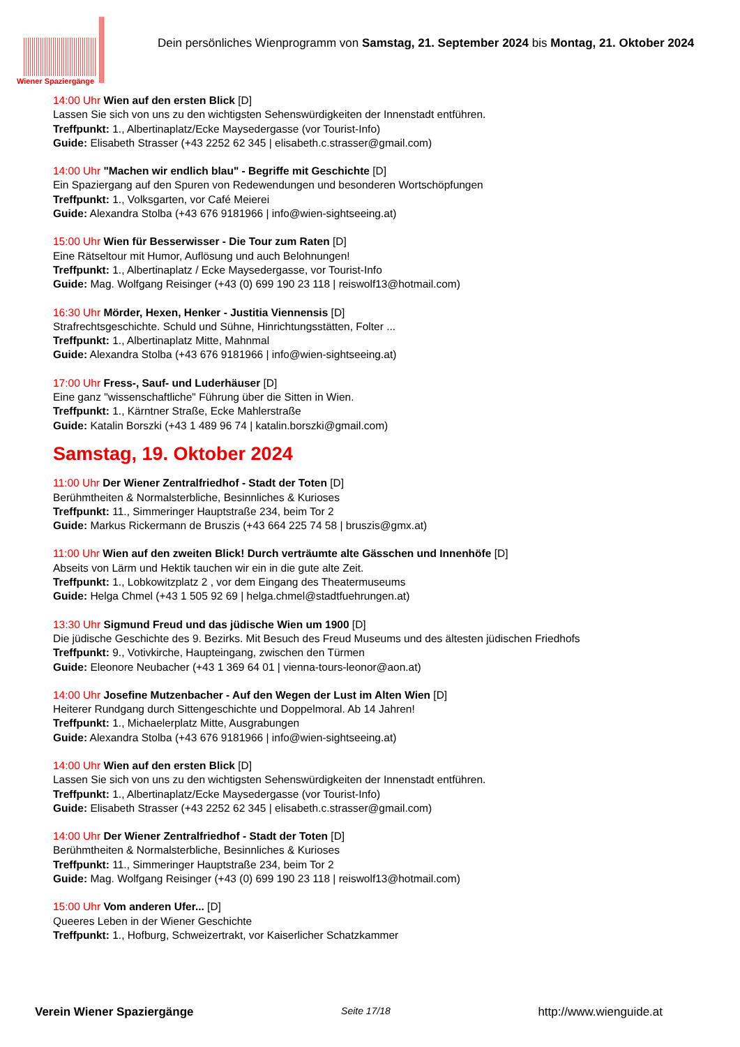Wiener Spaziergänge
Dein persönliches Wienprogramm von Samstag, 21. September 2024 bis Montag, 21. Oktober 2024
14:00 Uhr Wien auf den ersten Blick [D]
Lassen Sie sich von uns zu den wichtigsten Sehenswürdigkeiten der Innenstadt entführen.
Treffpunkt: 1., Albertinaplatz/Ecke Maysedergasse (vor Tourist-Info)
Guide: Elisabeth Strasser (+43 2252 62 345 | elisabeth.c.strasser@gmail.com)
14:00 Uhr "Machen wir endlich blau" - Begriffe mit Geschichte [D]
Ein Spaziergang auf den Spuren von Redewendungen und besonderen Wortschöpfungen
Treffpunkt: 1., Volksgarten, vor Café Meierei
Guide: Alexandra Stolba (+43 676 9181966 | info@wien-sightseeing.at)
15:00 Uhr Wien für Besserwisser - Die Tour zum Raten [D]
Eine Rätseltour mit Humor, Auflösung und auch Belohnungen!
Treffpunkt: 1., Albertinaplatz / Ecke Maysedergasse, vor Tourist-Info
Guide: Mag. Wolfgang Reisinger (+43 (0) 699 190 23 118 | reiswolf13@hotmail.com)
16:30 Uhr Mörder, Hexen, Henker - Justitia Viennensis [D]
Strafrechtsgeschichte. Schuld und Sühne, Hinrichtungsstätten, Folter ...
Treffpunkt: 1., Albertinaplatz Mitte, Mahnmal
Guide: Alexandra Stolba (+43 676 9181966 | info@wien-sightseeing.at)
17:00 Uhr Fress-, Sauf- und Luderhäuser [D]
Eine ganz "wissenschaftliche" Führung über die Sitten in Wien.
Treffpunkt: 1., Kärntner Straße, Ecke Mahlerstraße
Guide: Katalin Borszki (+43 1 489 96 74 | katalin.borszki@gmail.com)
Samstag, 19. Oktober 2024
11:00 Uhr Der Wiener Zentralfriedhof - Stadt der Toten [D]
Berühmtheiten & Normalsterbliche, Besinnliches & Kurioses
Treffpunkt: 11., Simmeringer Hauptstraße 234, beim Tor 2
Guide: Markus Rickermann de Bruszis (+43 664 225 74 58 | bruszis@gmx.at)
11:00 Uhr Wien auf den zweiten Blick! Durch verträumte alte Gässchen und Innenhöfe [D]
Abseits von Lärm und Hektik tauchen wir ein in die gute alte Zeit.
Treffpunkt: 1., Lobkowitzplatz 2 , vor dem Eingang des Theatermuseums
Guide: Helga Chmel (+43 1 505 92 69 | helga.chmel@stadtfuehrungen.at)
13:30 Uhr Sigmund Freud und das jüdische Wien um 1900 [D]
Die jüdische Geschichte des 9. Bezirks. Mit Besuch des Freud Museums und des ältesten jüdischen Friedhofs
Treffpunkt: 9., Votivkirche, Haupteingang, zwischen den Türmen
Guide: Eleonore Neubacher (+43 1 369 64 01 | vienna-tours-leonor@aon.at)
14:00 Uhr Josefine Mutzenbacher - Auf den Wegen der Lust im Alten Wien [D]
Heiterer Rundgang durch Sittengeschichte und Doppelmoral. Ab 14 Jahren!
Treffpunkt: 1., Michaelerplatz Mitte, Ausgrabungen
Guide: Alexandra Stolba (+43 676 9181966 | info@wien-sightseeing.at)
14:00 Uhr Wien auf den ersten Blick [D]
Lassen Sie sich von uns zu den wichtigsten Sehenswürdigkeiten der Innenstadt entführen.
Treffpunkt: 1., Albertinaplatz/Ecke Maysedergasse (vor Tourist-Info)
Guide: Elisabeth Strasser (+43 2252 62 345 | elisabeth.c.strasser@gmail.com)
14:00 Uhr Der Wiener Zentralfriedhof - Stadt der Toten [D]
Berühmtheiten & Normalsterbliche, Besinnliches & Kurioses
Treffpunkt: 11., Simmeringer Hauptstraße 234, beim Tor 2
Guide: Mag. Wolfgang Reisinger (+43 (0) 699 190 23 118 | reiswolf13@hotmail.com)
15:00 Uhr Vom anderen Ufer... [D]
Queeres Leben in der Wiener Geschichte
Treffpunkt: 1., Hofburg, Schweizertrakt, vor Kaiserlicher Schatzkammer
Verein Wiener Spaziergänge Seite 17/18 http://www.wienguide.at